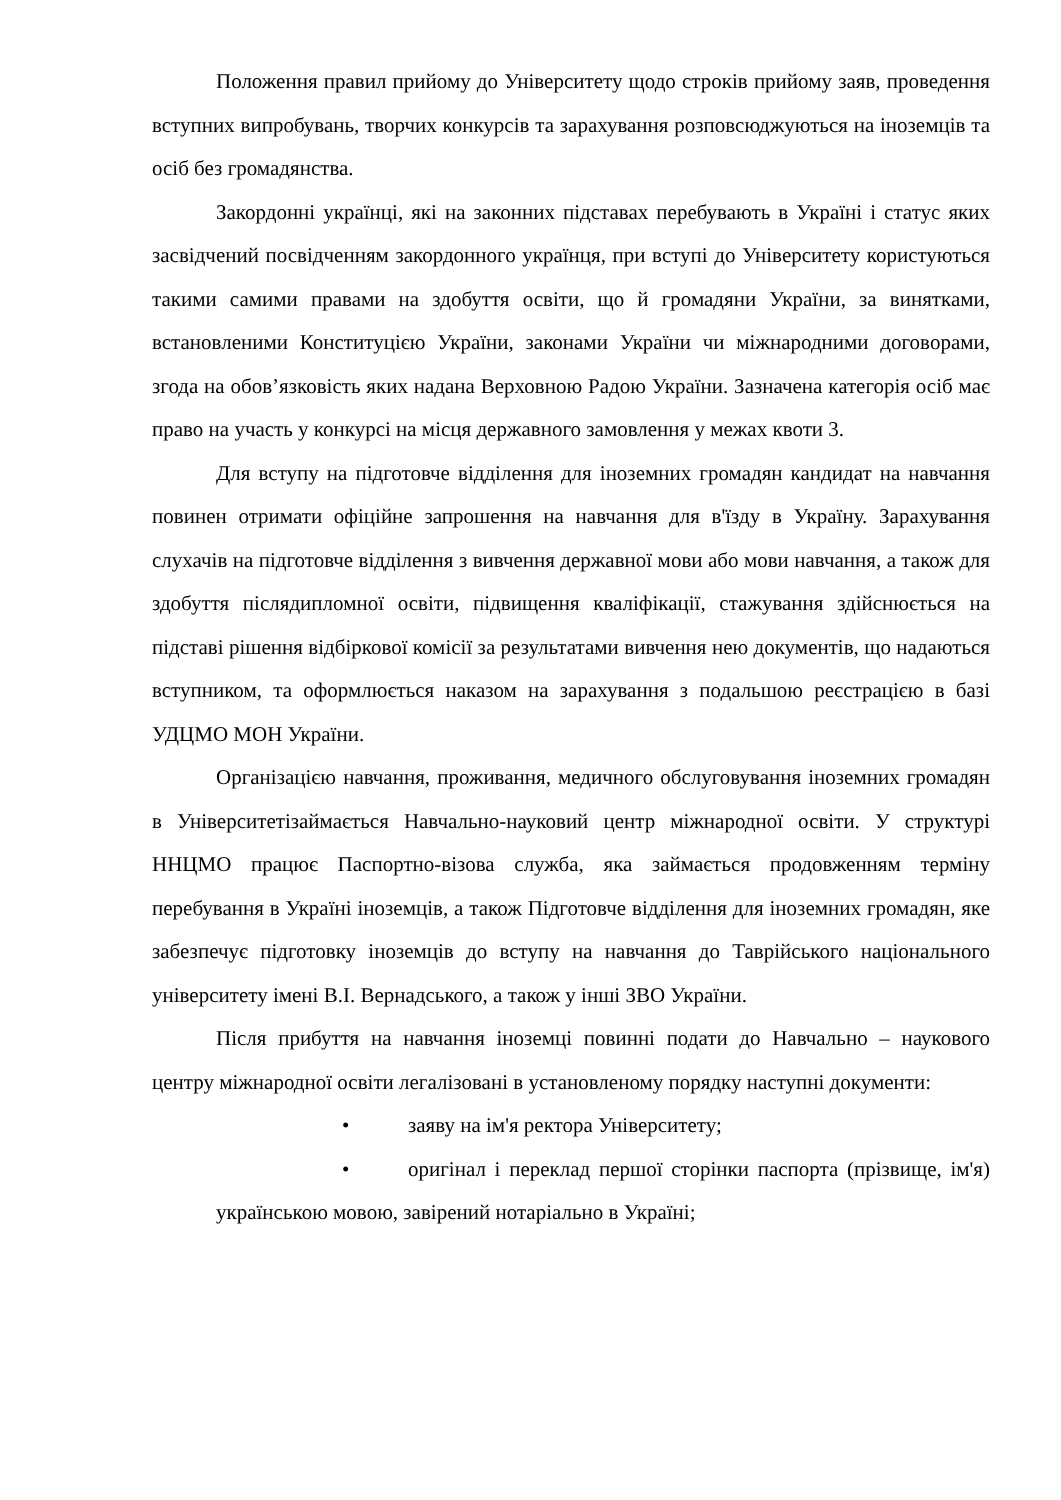Положення правил прийому до Університету щодо строків прийому заяв, проведення вступних випробувань, творчих конкурсів та зарахування розповсюджуються на іноземців та осіб без громадянства.
Закордонні українці, які на законних підставах перебувають в Україні і статус яких засвідчений посвідченням закордонного українця, при вступі до Університету користуються такими самими правами на здобуття освіти, що й громадяни України, за винятками, встановленими Конституцією України, законами України чи міжнародними договорами, згода на обов’язковість яких надана Верховною Радою України. Зазначена категорія осіб має право на участь у конкурсі на місця державного замовлення у межах квоти 3.
Для вступу на підготовче відділення для іноземних громадян кандидат на навчання повинен отримати офіційне запрошення на навчання для в'їзду в Україну. Зарахування слухачів на підготовче відділення з вивчення державної мови або мови навчання, а також для здобуття післядипломної освіти, підвищення кваліфікації, стажування здійснюється на підставі рішення відбіркової комісії за результатами вивчення нею документів, що надаються вступником, та оформлюється наказом на зарахування з подальшою реєстрацією в базі УДЦМО МОН України.
Організацією навчання, проживання, медичного обслуговування іноземних громадян в Університетізаймається Навчально-науковий центр міжнародної освіти. У структурі ННЦМО працює Паспортно-візова служба, яка займається продовженням терміну перебування в Україні іноземців, а також Підготовче відділення для іноземних громадян, яке забезпечує підготовку іноземців до вступу на навчання до Таврійського національного університету імені В.І. Вернадського, а також у інші ЗВО України.
Після прибуття на навчання іноземці повинні подати до Навчально – наукового центру міжнародної освіти легалізовані в установленому порядку наступні документи:
• заяву на ім'я ректора Університету;
• оригінал і переклад першої сторінки паспорта (прізвище, ім'я) українською мовою, завірений нотаріально в Україні;